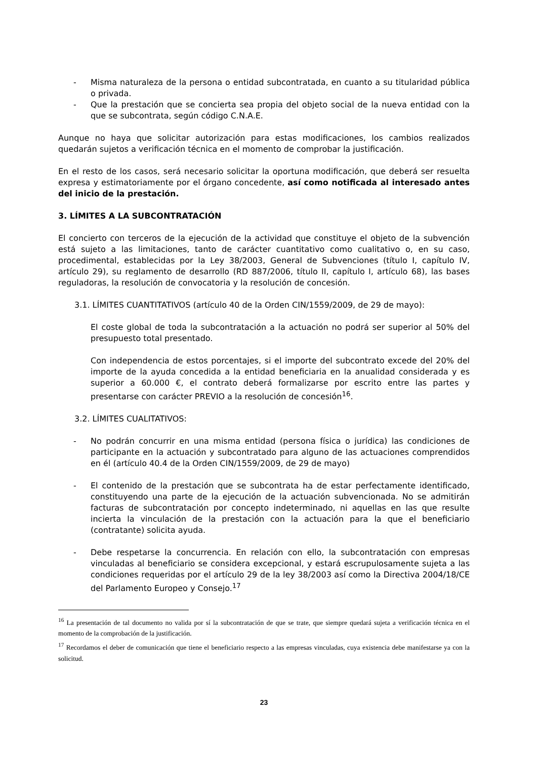- Misma naturaleza de la persona o entidad subcontratada, en cuanto a su titularidad pública o privada.
- Que la prestación que se concierta sea propia del objeto social de la nueva entidad con la que se subcontrata, según código C.N.A.E.
Aunque no haya que solicitar autorización para estas modificaciones, los cambios realizados quedarán sujetos a verificación técnica en el momento de comprobar la justificación.
En el resto de los casos, será necesario solicitar la oportuna modificación, que deberá ser resuelta expresa y estimatoriamente por el órgano concedente, así como notificada al interesado antes del inicio de la prestación.
3. LÍMITES A LA SUBCONTRATACIÓN
El concierto con terceros de la ejecución de la actividad que constituye el objeto de la subvención está sujeto a las limitaciones, tanto de carácter cuantitativo como cualitativo o, en su caso, procedimental, establecidas por la Ley 38/2003, General de Subvenciones (título I, capítulo IV, artículo 29), su reglamento de desarrollo (RD 887/2006, título II, capítulo I, artículo 68), las bases reguladoras, la resolución de convocatoria y la resolución de concesión.
3.1. LÍMITES CUANTITATIVOS (artículo 40 de la Orden CIN/1559/2009, de 29 de mayo):
El coste global de toda la subcontratación a la actuación no podrá ser superior al 50% del presupuesto total presentado.
Con independencia de estos porcentajes, si el importe del subcontrato excede del 20% del importe de la ayuda concedida a la entidad beneficiaria en la anualidad considerada y es superior a 60.000 €, el contrato deberá formalizarse por escrito entre las partes y presentarse con carácter PREVIO a la resolución de concesión<sup>16</sup>.
3.2. LÍMITES CUALITATIVOS:
- No podrán concurrir en una misma entidad (persona física o jurídica) las condiciones de participante en la actuación y subcontratado para alguno de las actuaciones comprendidos en él (artículo 40.4 de la Orden CIN/1559/2009, de 29 de mayo)
- El contenido de la prestación que se subcontrata ha de estar perfectamente identificado, constituyendo una parte de la ejecución de la actuación subvencionada. No se admitirán facturas de subcontratación por concepto indeterminado, ni aquellas en las que resulte incierta la vinculación de la prestación con la actuación para la que el beneficiario (contratante) solicita ayuda.
- Debe respetarse la concurrencia. En relación con ello, la subcontratación con empresas vinculadas al beneficiario se considera excepcional, y estará escrupulosamente sujeta a las condiciones requeridas por el artículo 29 de la ley 38/2003 así como la Directiva 2004/18/CE del Parlamento Europeo y Consejo.<sup>17</sup>
<sup>16</sup> La presentación de tal documento no valida por sí la subcontratación de que se trate, que siempre quedará sujeta a verificación técnica en el momento de la comprobación de la justificación.
<sup>17</sup> Recordamos el deber de comunicación que tiene el beneficiario respecto a las empresas vinculadas, cuya existencia debe manifestarse ya con la solicitud.
23